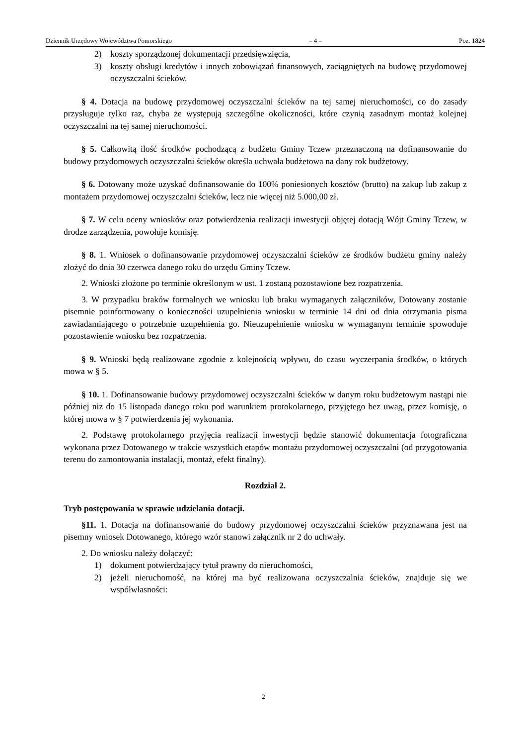Dziennik Urzędowy Województwa Pomorskiego – 4 – Poz. 1824
2) koszty sporządzonej dokumentacji przedsięwzięcia,
3) koszty obsługi kredytów i innych zobowiązań finansowych, zaciągniętych na budowę przydomowej oczyszczalni ścieków.
§ 4. Dotacja na budowę przydomowej oczyszczalni ścieków na tej samej nieruchomości, co do zasady przysługuje tylko raz, chyba że występują szczególne okoliczności, które czynią zasadnym montaż kolejnej oczyszczalni na tej samej nieruchomości.
§ 5. Całkowitą ilość środków pochodzącą z budżetu Gminy Tczew przeznaczoną na dofinansowanie do budowy przydomowych oczyszczalni ścieków określa uchwała budżetowa na dany rok budżetowy.
§ 6. Dotowany może uzyskać dofinansowanie do 100% poniesionych kosztów (brutto) na zakup lub zakup z montażem przydomowej oczyszczalni ścieków, lecz nie więcej niż 5.000,00 zł.
§ 7. W celu oceny wniosków oraz potwierdzenia realizacji inwestycji objętej dotacją Wójt Gminy Tczew, w drodze zarządzenia, powołuje komisję.
§ 8. 1. Wniosek o dofinansowanie przydomowej oczyszczalni ścieków ze środków budżetu gminy należy złożyć do dnia 30 czerwca danego roku do urzędu Gminy Tczew.
2. Wnioski złożone po terminie określonym w ust. 1 zostaną pozostawione bez rozpatrzenia.
3. W przypadku braków formalnych we wniosku lub braku wymaganych załączników, Dotowany zostanie pisemnie poinformowany o konieczności uzupełnienia wniosku w terminie 14 dni od dnia otrzymania pisma zawiadamiającego o potrzebnie uzupełnienia go. Nieuzupełnienie wniosku w wymaganym terminie spowoduje pozostawienie wniosku bez rozpatrzenia.
§ 9. Wnioski będą realizowane zgodnie z kolejnością wpływu, do czasu wyczerpania środków, o których mowa w § 5.
§ 10. 1. Dofinansowanie budowy przydomowej oczyszczalni ścieków w danym roku budżetowym nastąpi nie później niż do 15 listopada danego roku pod warunkiem protokolarnego, przyjętego bez uwag, przez komisję, o której mowa w § 7 potwierdzenia jej wykonania.
2. Podstawę protokolarnego przyjęcia realizacji inwestycji będzie stanowić dokumentacja fotograficzna wykonana przez Dotowanego w trakcie wszystkich etapów montażu przydomowej oczyszczalni (od przygotowania terenu do zamontowania instalacji, montaż, efekt finalny).
Rozdział 2.
Tryb postępowania w sprawie udzielania dotacji.
§11. 1. Dotacja na dofinansowanie do budowy przydomowej oczyszczalni ścieków przyznawana jest na pisemny wniosek Dotowanego, którego wzór stanowi załącznik nr 2 do uchwały.
2. Do wniosku należy dołączyć:
1) dokument potwierdzający tytuł prawny do nieruchomości,
2) jeżeli nieruchomość, na której ma być realizowana oczyszczalnia ścieków, znajduje się we współwłasności:
2